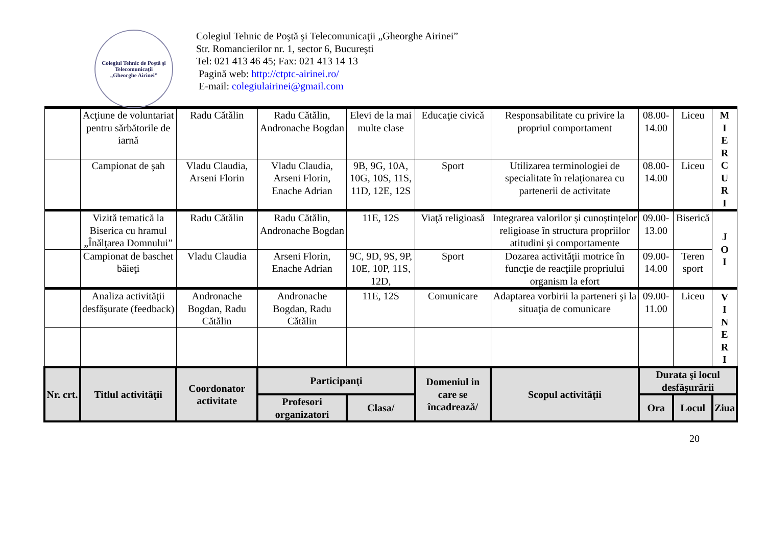Colegiul Tehnic de Poştă şi Telecomunicaţii
„Gheorghe Airinei”
Colegiul Tehnic de Poştă şi Telecomunicaţii „Gheorghe Airinei”
Str. Romancierilor nr. 1, sector 6, Bucureşti
Tel: 021 413 46 45; Fax: 021 413 14 13
Pagină web: http://ctptc-airinei.ro/
E-mail: colegiulairinei@gmail.com
| | Acţiune de voluntariat pentru sărbătorile de iarnă | Radu Cătălin | Radu Cătălin, Andronache Bogdan | Elevi de la mai multe clase | Educaţie civică | Responsabilitate cu privire la propriul comportament | 08.00-14.00 | Liceu | M I E R C U R I |
| | Campionat de şah | Vladu Claudia, Arseni Florin | Vladu Claudia, Arseni Florin, Enache Adrian | 9B, 9G, 10A, 10G, 10S, 11S, 11D, 12E, 12S | Sport | Utilizarea terminologiei de specialitate în relaţionarea cu partenerii de activitate | 08.00-14.00 | Liceu | |
| | Vizită tematică la Biserica cu hramul „Înălţarea Domnului” | Radu Cătălin | Radu Cătălin, Andronache Bogdan | 11E, 12S | Viaţă religioasă | Integrarea valorilor şi cunoştinţelor religioase în structura propriilor atitudini şi comportamente | 09.00-13.00 | Biserică | J O I |
| | Campionat de baschet băieţi | Vladu Claudia | Arseni Florin, Enache Adrian | 9C, 9D, 9S, 9P, 10E, 10P, 11S, 12D, | Sport | Dozarea activităţii motrice în funcţie de reacţiile propriului organism la efort | 09.00-14.00 | Teren sport | |
| | Analiza activităţii desfăşurate (feedback) | Andronache Bogdan, Radu Cătălin | Andronache Bogdan, Radu Cătălin | 11E, 12S | Comunicare | Adaptarea vorbirii la parteneri şi la situaţia de comunicare | 09.00-11.00 | Liceu | V I N E R I |
| Nr. crt. | Titlul activităţii | Coordonator activitate | Participanţi | | Domeniul in care se încadrează/ | Scopul activităţii | Durata şi locul desfăşurării | | |
| | | | Profesori organizatori | Clasa/ | | | Ora | Locul | Ziua |
20